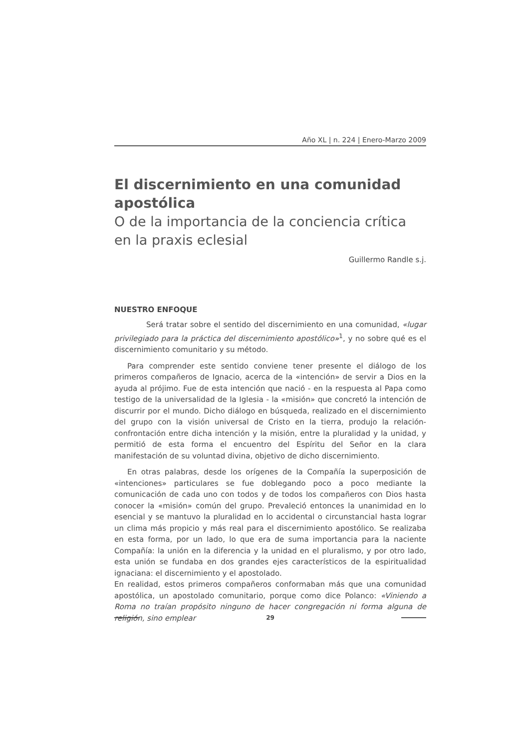Año XL | n. 224 | Enero-Marzo 2009
El discernimiento en una comunidad apostólica
O de la importancia de la conciencia crítica en la praxis eclesial
Guillermo Randle s.j.
NUESTRO ENFOQUE
Será tratar sobre el sentido del discernimiento en una comunidad, «lugar privilegiado para la práctica del discernimiento apostólico»<sup>1</sup>, y no sobre qué es el discernimiento comunitario y su método.
Para comprender este sentido conviene tener presente el diálogo de los primeros compañeros de Ignacio, acerca de la «intención» de servir a Dios en la ayuda al prójimo. Fue de esta intención que nació - en la respuesta al Papa como testigo de la universalidad de la Iglesia - la «misión» que concretó la intención de discurrir por el mundo. Dicho diálogo en búsqueda, realizado en el discernimiento del grupo con la visión universal de Cristo en la tierra, produjo la relación-confrontación entre dicha intención y la misión, entre la pluralidad y la unidad, y permitió de esta forma el encuentro del Espíritu del Señor en la clara manifestación de su voluntad divina, objetivo de dicho discernimiento.
En otras palabras, desde los orígenes de la Compañía la superposición de «intenciones» particulares se fue doblegando poco a poco mediante la comunicación de cada uno con todos y de todos los compañeros con Dios hasta conocer la «misión» común del grupo. Prevaleció entonces la unanimidad en lo esencial y se mantuvo la pluralidad en lo accidental o circunstancial hasta lograr un clima más propicio y más real para el discernimiento apostólico. Se realizaba en esta forma, por un lado, lo que era de suma importancia para la naciente Compañía: la unión en la diferencia y la unidad en el pluralismo, y por otro lado, esta unión se fundaba en dos grandes ejes característicos de la espiritualidad ignaciana: el discernimiento y el apostolado.
En realidad, estos primeros compañeros conformaban más que una comunidad apostólica, un apostolado comunitario, porque como dice Polanco: «Viniendo a Roma no traían propósito ninguno de hacer congregación ni forma alguna de religión, sino emplear
29